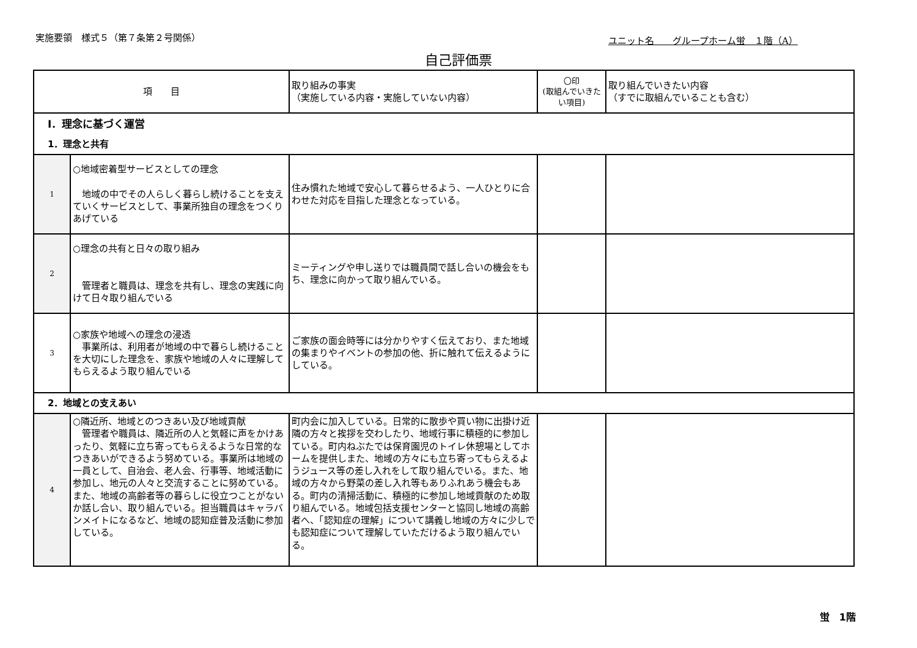実施要領　様式５（第７条第２号関係） ユニット名　　グループホーム蛍　１階（A）
自己評価票
| 項 目 | | 取り組みの事実 （実施している内容・実施していない内容） | 〇印 (取組んでいきたい項目) | 取り組んでいきたい内容 （すでに取組んでいることも含む） |
| --- | --- | --- | --- | --- |
| Ⅰ．理念に基づく運営 | | | | |
| 1．理念と共有 | | | | |
| 1 | ○地域密着型サービスとしての理念 地域の中でその人らしく暮らし続けることを支えていくサービスとして、事業所独自の理念をつくりあげている | 住み慣れた地域で安心して暮らせるよう、一人ひとりに合わせた対応を目指した理念となっている。 | | |
| 2 | ○理念の共有と日々の取り組み 管理者と職員は、理念を共有し、理念の実践に向けて日々取り組んでいる | ミーティングや申し送りでは職員間で話し合いの機会をもち、理念に向かって取り組んでいる。 | | |
| 3 | ○家族や地域への理念の浸透 事業所は、利用者が地域の中で暮らし続けることを大切にした理念を、家族や地域の人々に理解してもらえるよう取り組んでいる | ご家族の面会時等には分かりやすく伝えており、また地域の集まりやイベントの参加の他、折に触れて伝えるようにしている。 | | |
| 2．地域との支えあい | | | | |
| 4 | ○隣近所、地域とのつきあい及び地域貢献 管理者や職員は、隣近所の人と気軽に声をかけあったり、気軽に立ち寄ってもらえるような日常的なつきあいができるよう努めている。事業所は地域の一員として、自治会、老人会、行事等、地域活動に参加し、地元の人々と交流することに努めている。また、地域の高齢者等の暮らしに役立つことがないか話し合い、取り組んでいる。担当職員はキャラバンメイトになるなど、地域の認知症普及活動に参加している。 | 町内会に加入している。日常的に散歩や買い物に出掛け近隣の方々と挨拶を交わしたり、地域行事に積極的に参加している。町内ねぶたでは保育園児のトイレ休憩場としてホームを提供しまた、地域の方々にも立ち寄ってもらえるようジュース等の差し入れをして取り組んでいる。また、地域の方々から野菜の差し入れ等もありふれあう機会もある。町内の清掃活動に、積極的に参加し地域貢献のため取り組んでいる。地域包括支援センターと協同し地域の高齢者へ、「認知症の理解」について講義し地域の方々に少しでも認知症について理解していただけるよう取り組んでいる。 | | |
蛍　1階